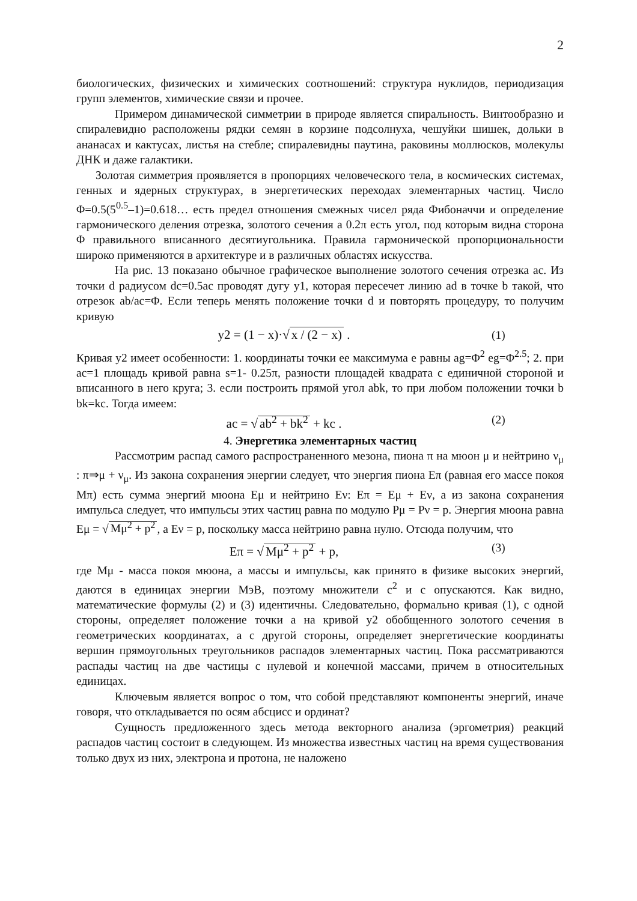2
биологических, физических и химических соотношений: структура нуклидов, периодизация групп элементов, химические связи и прочее.
Примером динамической симметрии в природе является спиральность. Винтообразно и спиралевидно расположены рядки семян в корзине подсолнуха, чешуйки шишек, дольки в ананасах и кактусах, листья на стебле; спиралевидны паутина, раковины моллюсков, молекулы ДНК и даже галактики.
Золотая симметрия проявляется в пропорциях человеческого тела, в космических системах, генных и ядерных структурах, в энергетических переходах элементарных частиц. Число Φ=0.5(5<sup>0.5</sup>–1)=0.618… есть предел отношения смежных чисел ряда Фибоначчи и определение гармонического деления отрезка, золотого сечения а 0.2π есть угол, под которым видна сторона Φ правильного вписанного десятиугольника. Правила гармонической пропорциональности широко применяются в архитектуре и в различных областях искусства.
На рис. 13 показано обычное графическое выполнение золотого сечения отрезка ac. Из точки d радиусом dc=0.5ac проводят дугу y1, которая пересечет линию ad в точке b такой, что отрезок ab/ac=Φ. Если теперь менять положение точки d и повторять процедуру, то получим кривую
y2 = (1 − x)·√ x / (2 − x) . (1)
Кривая y2 имеет особенности: 1. координаты точки ее максимума e равны ag=Φ<sup>2</sup> eg=Φ<sup>2.5</sup>; 2. при ac=1 площадь кривой равна s=1- 0.25π, разности площадей квадрата с единичной стороной и вписанного в него круга; 3. если построить прямой угол abk, то при любом положении точки b bk=kc. Тогда имеем:
ac = √ ab<sup>2</sup> + bk<sup>2</sup> + kc . (2)
4. Энергетика элементарных частиц
Рассмотрим распад самого распространенного мезона, пиона π на мюон μ и нейтрино ν<sub>μ</sub> : π⇒μ + ν<sub>μ</sub>. Из закона сохранения энергии следует, что энергия пиона Eπ (равная его массе покоя Mπ) есть сумма энергий мюона Eμ и нейтрино Eν: Eπ = Eμ + Eν, а из закона сохранения импульса следует, что импульсы этих частиц равна по модулю Pμ = Pν = p. Энергия мюона равна Eμ = √ Mμ<sup>2</sup> + p<sup>2</sup>, а Eν = p, поскольку масса нейтрино равна нулю. Отсюда получим, что
Eπ = √ Mμ<sup>2</sup> + p<sup>2</sup> + p, (3)
где Mμ - масса покоя мюона, а массы и импульсы, как принято в физике высоких энергий, даются в единицах энергии МэВ, поэтому множители c<sup>2</sup> и c опускаются. Как видно, математические формулы (2) и (3) идентичны. Следовательно, формально кривая (1), с одной стороны, определяет положение точки a на кривой y2 обобщенного золотого сечения в геометрических координатах, а с другой стороны, определяет энергетические координаты вершин прямоугольных треугольников распадов элементарных частиц. Пока рассматриваются распады частиц на две частицы с нулевой и конечной массами, причем в относительных единицах.
Ключевым является вопрос о том, что собой представляют компоненты энергий, иначе говоря, что откладывается по осям абсцисс и ординат?
Сущность предложенного здесь метода векторного анализа (эргометрия) реакций распадов частиц состоит в следующем. Из множества известных частиц на время существования только двух из них, электрона и протона, не наложено